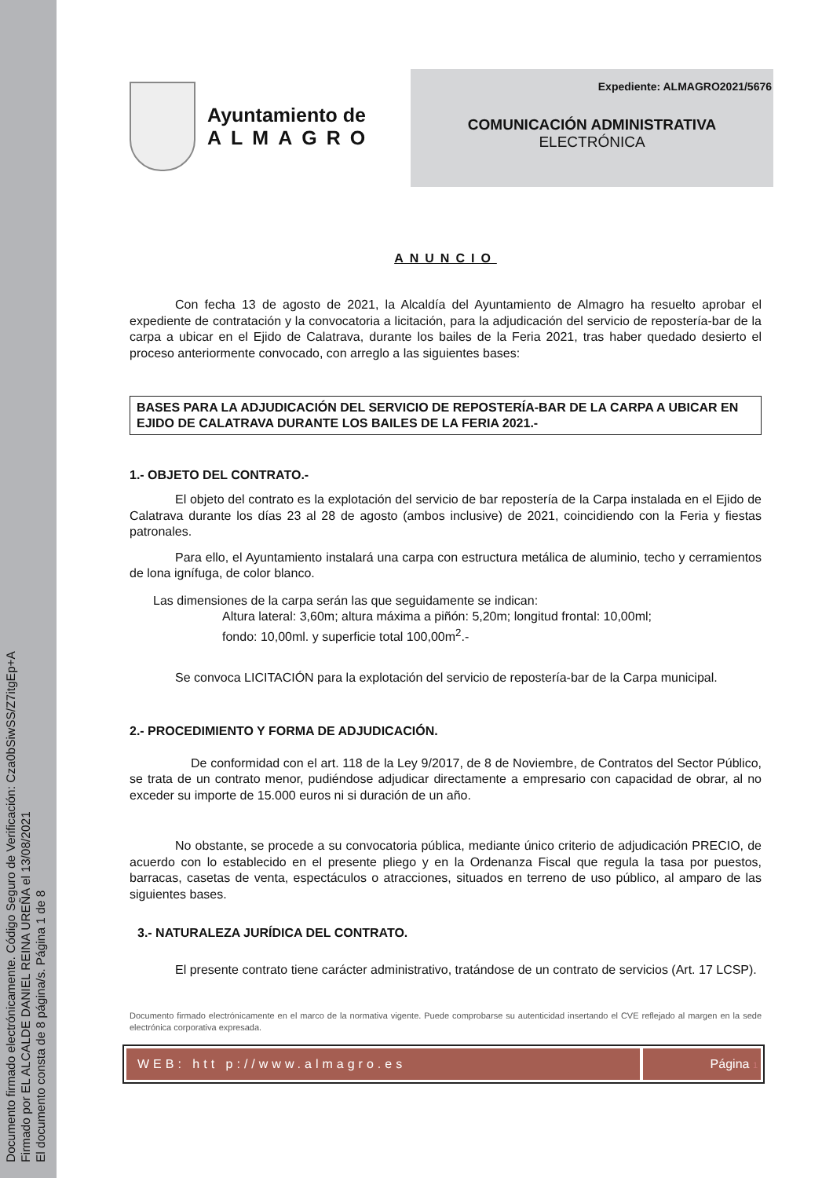Documento firmado electrónicamente. Código Seguro de Verificación: Cza0bSiwSS/Z7itgEp+A
Firmado por EL ALCALDE DANIEL REINA UREÑA el 13/08/2021
El documento consta de 8 página/s. Página 1 de 8
Ayuntamiento de
ALMAGRO
Expediente: ALMAGRO2021/5676
COMUNICACIÓN ADMINISTRATIVA
ELECTRÓNICA
ANUNCIO
Con fecha 13 de agosto de 2021, la Alcaldía del Ayuntamiento de Almagro ha resuelto aprobar el expediente de contratación y la convocatoria a licitación, para la adjudicación del servicio de repostería-bar de la carpa a ubicar en el Ejido de Calatrava, durante los bailes de la Feria 2021, tras haber quedado desierto el proceso anteriormente convocado, con arreglo a las siguientes bases:
BASES PARA LA ADJUDICACIÓN DEL SERVICIO DE REPOSTERÍA-BAR DE LA CARPA A UBICAR EN EJIDO DE CALATRAVA DURANTE LOS BAILES DE LA FERIA 2021.-
1.- OBJETO DEL CONTRATO.-
El objeto del contrato es la explotación del servicio de bar repostería de la Carpa instalada en el Ejido de Calatrava durante los días 23 al 28 de agosto (ambos inclusive) de 2021, coincidiendo con la Feria y fiestas patronales.
Para ello, el Ayuntamiento instalará una carpa con estructura metálica de aluminio, techo y cerramientos de lona ignífuga, de color blanco.
Las dimensiones de la carpa serán las que seguidamente se indican:
Altura lateral: 3,60m; altura máxima a piñón: 5,20m; longitud frontal: 10,00ml;
fondo: 10,00ml. y superficie total 100,00m<sup>2</sup>.-
Se convoca LICITACIÓN para la explotación del servicio de repostería-bar de la Carpa municipal.
2.- PROCEDIMIENTO Y FORMA DE ADJUDICACIÓN.
De conformidad con el art. 118 de la Ley 9/2017, de 8 de Noviembre, de Contratos del Sector Público, se trata de un contrato menor, pudiéndose adjudicar directamente a empresario con capacidad de obrar, al no exceder su importe de 15.000 euros ni si duración de un año.
No obstante, se procede a su convocatoria pública, mediante único criterio de adjudicación PRECIO, de acuerdo con lo establecido en el presente pliego y en la Ordenanza Fiscal que regula la tasa por puestos, barracas, casetas de venta, espectáculos o atracciones, situados en terreno de uso público, al amparo de las siguientes bases.
3.- NATURALEZA JURÍDICA DEL CONTRATO.
El presente contrato tiene carácter administrativo, tratándose de un contrato de servicios (Art. 17 LCSP).
Documento firmado electrónicamente en el marco de la normativa vigente. Puede comprobarse su autenticidad insertando el CVE reflejado al margen en la sede electrónica corporativa expresada.
WEB: htt p://www.almagro.es Página 1